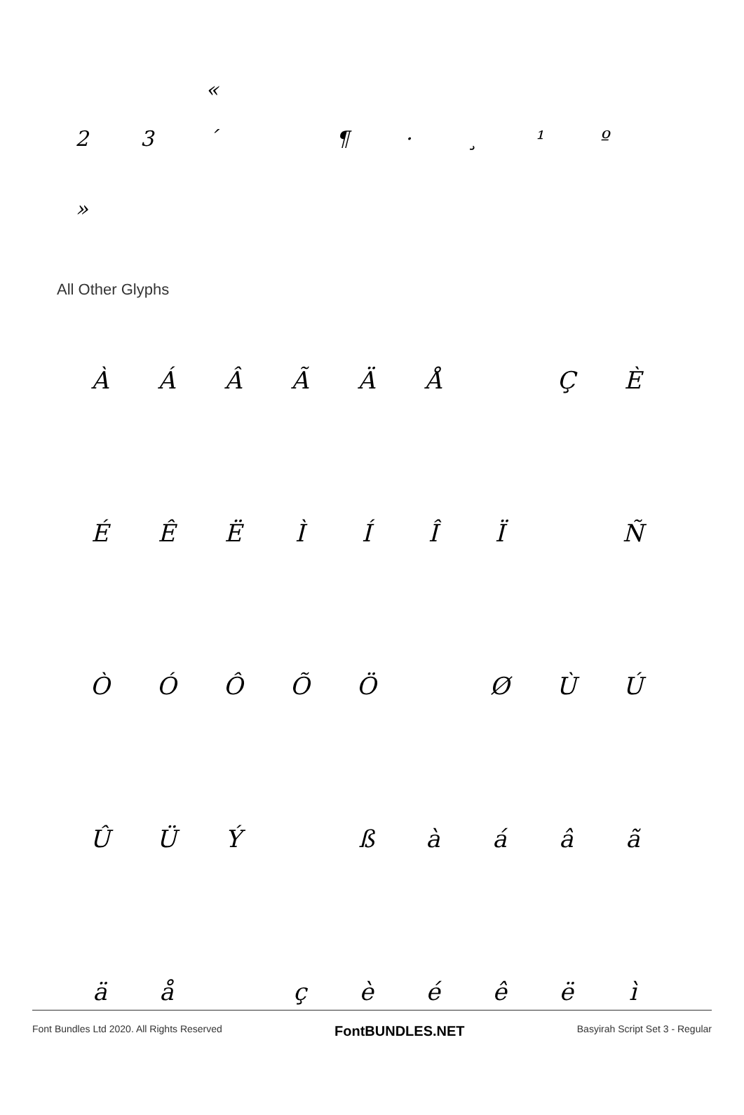«
23 ´ ¶ · ¸ ¹ º
»
All Other Glyphs
| À | Á | Â | Ã | Ä | Å | | Ç | È |
| É | Ê | Ë | Ì | Í | Î | Ï | | Ñ |
| Ò | Ó | Ô | Õ | Ö | | Ø | Ù | Ú |
| Û | Ü | Ý | | ß | à | á | â | ã |
| ä | å | | ç | è | é | ê | ë | ì |
Font Bundles Ltd 2020. All Rights Reserved FontBUNDLES.NET Basyirah Script Set 3 - Regular